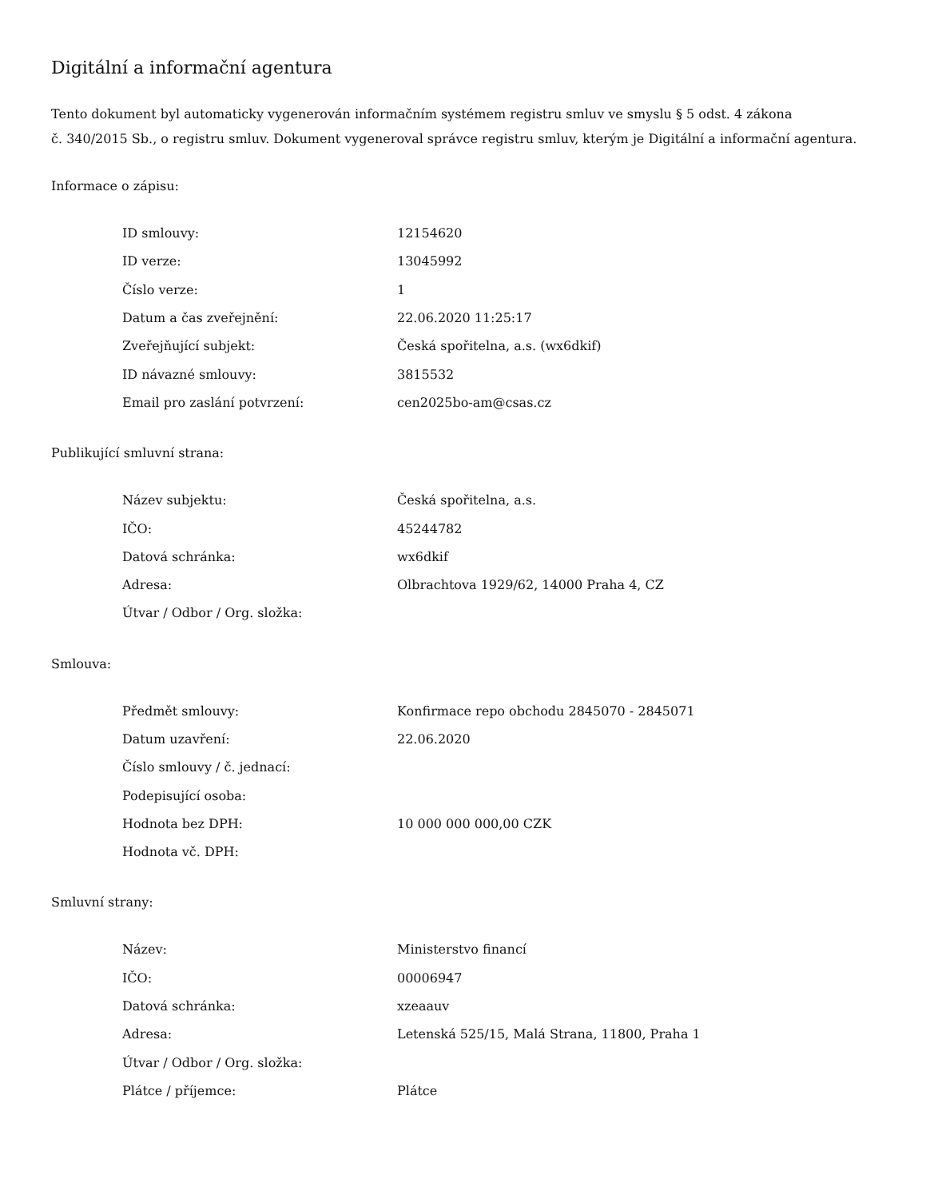Digitální a informační agentura
Tento dokument byl automaticky vygenerován informačním systémem registru smluv ve smyslu § 5 odst. 4 zákona
č. 340/2015 Sb., o registru smluv. Dokument vygeneroval správce registru smluv, kterým je Digitální a informační agentura.
Informace o zápisu:
| ID smlouvy: | 12154620 |
| ID verze: | 13045992 |
| Číslo verze: | 1 |
| Datum a čas zveřejnění: | 22.06.2020 11:25:17 |
| Zveřejňující subjekt: | Česká spořitelna, a.s. (wx6dkif) |
| ID návazné smlouvy: | 3815532 |
| Email pro zaslání potvrzení: | cen2025bo-am@csas.cz |
Publikující smluvní strana:
| Název subjektu: | Česká spořitelna, a.s. |
| IČO: | 45244782 |
| Datová schránka: | wx6dkif |
| Adresa: | Olbrachtova 1929/62, 14000 Praha 4, CZ |
| Útvar / Odbor / Org. složka: | |
Smlouva:
| Předmět smlouvy: | Konfirmace repo obchodu 2845070 - 2845071 |
| Datum uzavření: | 22.06.2020 |
| Číslo smlouvy / č. jednací: | |
| Podepisující osoba: | |
| Hodnota bez DPH: | 10 000 000 000,00 CZK |
| Hodnota vč. DPH: | |
Smluvní strany:
| Název: | Ministerstvo financí |
| IČO: | 00006947 |
| Datová schránka: | xzeaauv |
| Adresa: | Letenská 525/15, Malá Strana, 11800, Praha 1 |
| Útvar / Odbor / Org. složka: | |
| Plátce / příjemce: | Plátce |